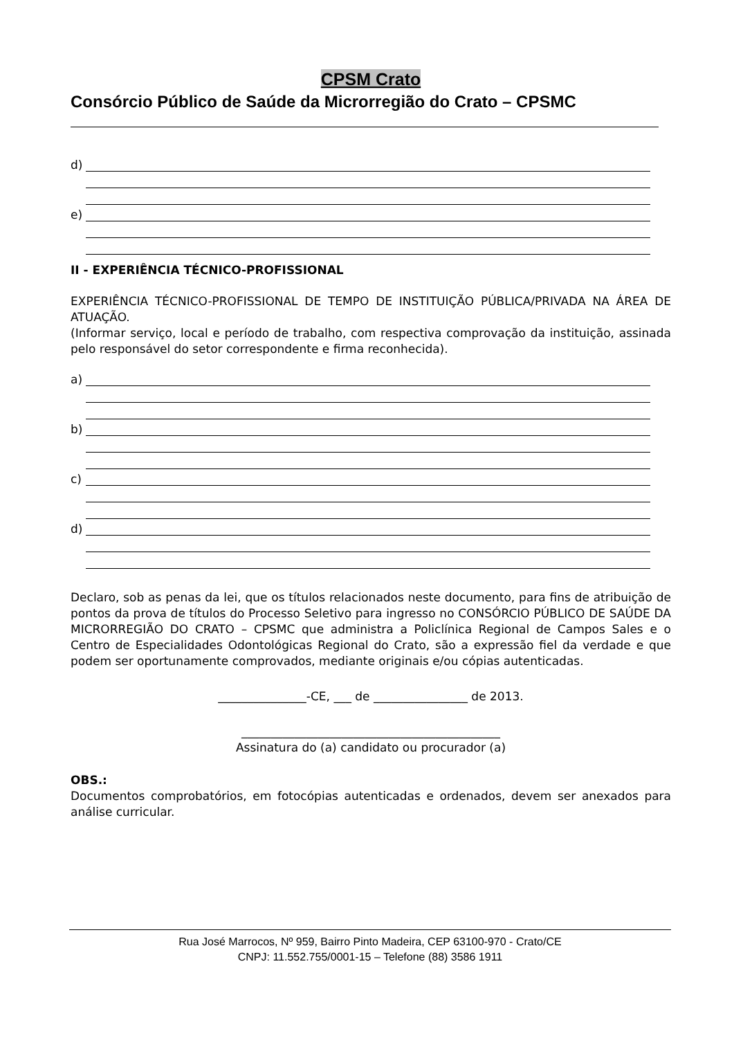CPSM Crato
Consórcio Público de Saúde da Microrregião do Crato – CPSMC
d)
e)
II - EXPERIÊNCIA TÉCNICO-PROFISSIONAL
EXPERIÊNCIA TÉCNICO-PROFISSIONAL DE TEMPO DE INSTITUIÇÃO PÚBLICA/PRIVADA NA ÁREA DE ATUAÇÃO.
(Informar serviço, local e período de trabalho, com respectiva comprovação da instituição, assinada pelo responsável do setor correspondente e firma reconhecida).
a)
b)
c)
d)
Declaro, sob as penas da lei, que os títulos relacionados neste documento, para fins de atribuição de pontos da prova de títulos do Processo Seletivo para ingresso no CONSÓRCIO PÚBLICO DE SAÚDE DA MICRORREGIÃO DO CRATO – CPSMC que administra a Policlínica Regional de Campos Sales e o Centro de Especialidades Odontológicas Regional do Crato, são a expressão fiel da verdade e que podem ser oportunamente comprovados, mediante originais e/ou cópias autenticadas.
_______________-CE, ___ de ________________ de 2013.
____________________________________________
Assinatura do (a) candidato ou procurador (a)
OBS.:
Documentos comprobatórios, em fotocópias autenticadas e ordenados, devem ser anexados para análise curricular.
Rua José Marrocos, Nº 959, Bairro Pinto Madeira, CEP 63100-970 - Crato/CE
CNPJ: 11.552.755/0001-15 – Telefone (88) 3586 1911